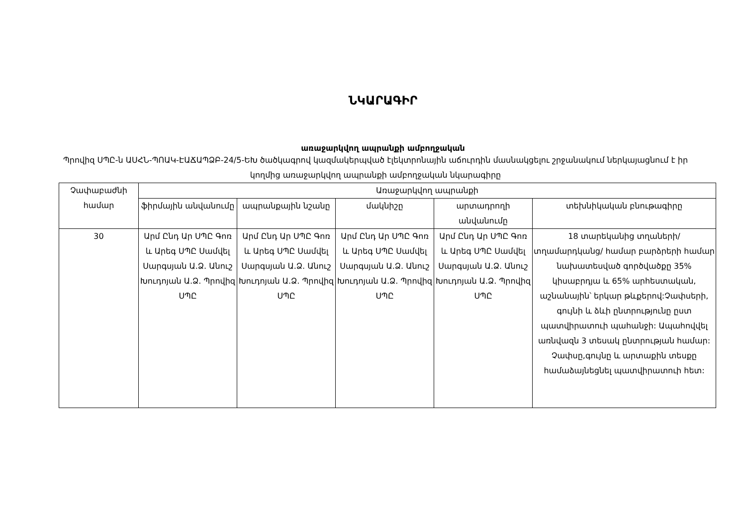ՆԿԱՐԱԳԻՐ
առաջարկվող ապրանքի ամբողջական
Պրովիզ ՍՊԸ-ն ԱՍՀՆ-ՊՈԱԿ-ԷԱՃԱՊՁԲ-24/5-ԵԽ ծածկագրով կազմակերպված էլեկտրոնային աճուրդին մասնակցելու շրջանակում ներկայացնում է իր կողմից առաջարկվող ապրանքի ամբողջական նկարագիրը
| Չափաբաժնի համար | Առաջարկվող ապրանքի | | | | |
| --- | --- | --- | --- | --- | --- |
| | ֆիրմային անվանումը | ապրանքային նշանը | մակնիշը | արտադրողի անվանումը | տեխնիկական բնութագիրը |
| 30 | Արմ Ընդ Ար ՍՊԸ Գոռ և Արեգ ՍՊԸ Սամվել Սարգսյան Ա.Ձ. Անուշ Խուդոյան Ա.Ձ. Պրովիզ ՍՊԸ | Արմ Ընդ Ար ՍՊԸ Գոռ և Արեգ ՍՊԸ Սամվել Սարգսյան Ա.Ձ. Անուշ Խուդոյան Ա.Ձ. Պրովիզ ՍՊԸ | Արմ Ընդ Ար ՍՊԸ Գոռ և Արեգ ՍՊԸ Սամվել Սարգսյան Ա.Ձ. Անուշ Խուդոյան Ա.Ձ. Պրովիզ ՍՊԸ | Արմ Ընդ Ար ՍՊԸ Գոռ և Արեգ ՍՊԸ Սամվել Սարգսյան Ա.Ձ. Անուշ Խուդոյան Ա.Ձ. Պրովիզ ՍՊԸ | 18 տարեկանից տղաների/տղամարդկանց/ համար բարձրերի համար նախատեսված գործվածքը 35% կիսաբրդյա և 65% արհեստական, աշնանային՝ երկար թևքերով:Չափսերի, գույնի և ձևի ընտրությունը ըստ պատվիրատուի պահանջի: Ապահովվել առնվազն 3 տեսակ ընտրության համար: Չափսը,գույնը և արտաքին տեսքը համաձայնեցնել պատվիրատուի հետ: |